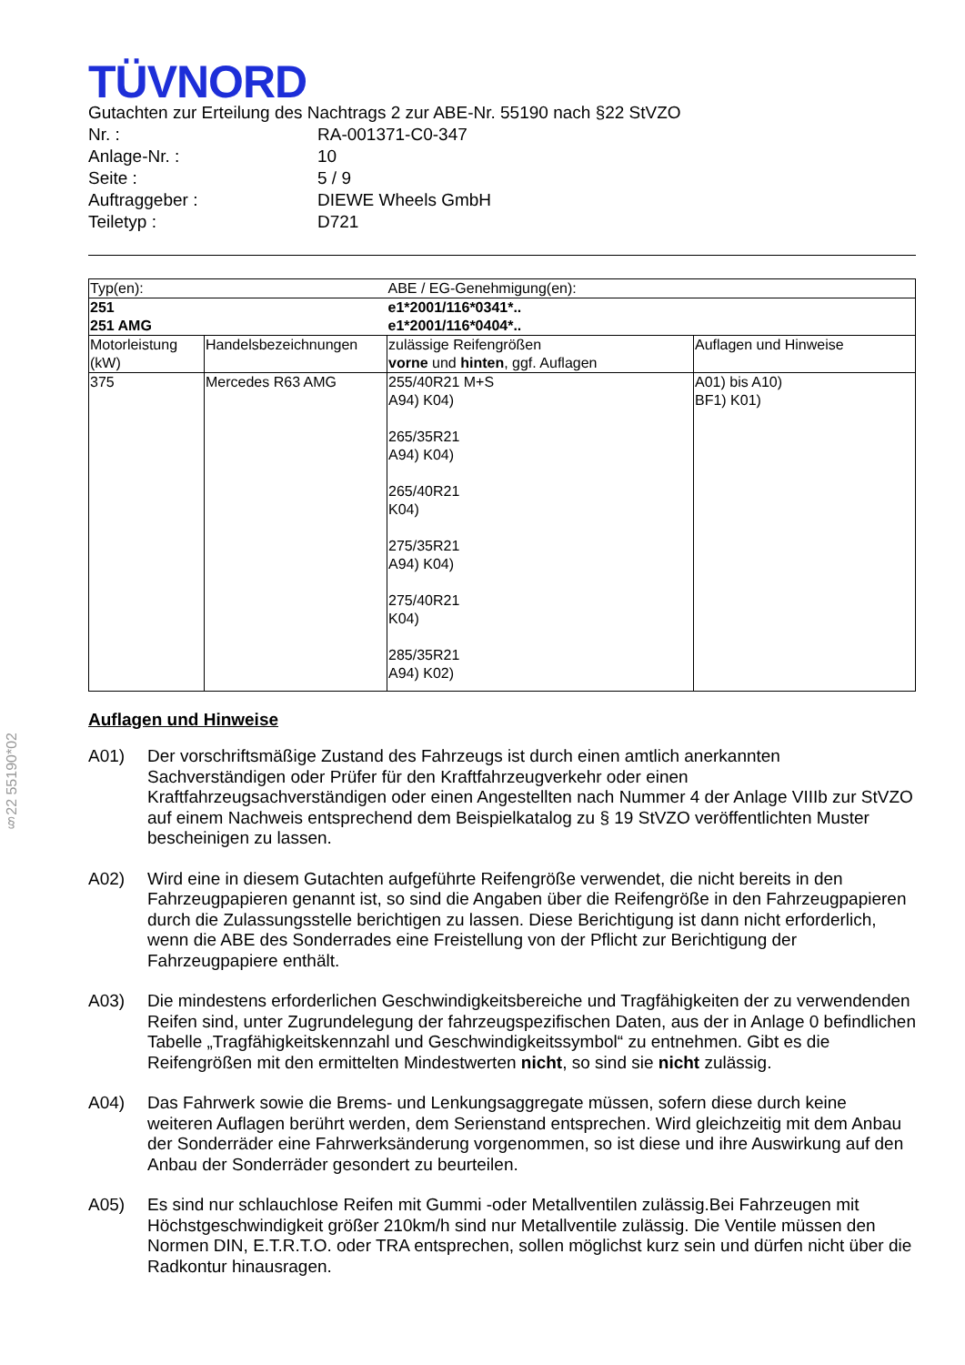§22 55190*02
TÜVNORD
Gutachten zur Erteilung des Nachtrags 2 zur ABE-Nr. 55190 nach §22 StVZO
| Nr. : | RA-001371-C0-347 |
| Anlage-Nr. : | 10 |
| Seite : | 5 / 9 |
| Auftraggeber : | DIEWE Wheels GmbH |
| Teiletyp : | D721 |
| Typ(en): | | ABE / EG-Genehmigung(en): | |
| 251 251 AMG | | e1*2001/116*0341*.. e1*2001/116*0404*.. | |
| Motorleistung (kW) | Handelsbezeichnungen | zulässige Reifengrößen vorne und hinten , ggf. Auflagen | Auflagen und Hinweise |
| 375 | Mercedes R63 AMG | 255/40R21 M+S A94) K04) 265/35R21 A94) K04) 265/40R21 K04) 275/35R21 A94) K04) 275/40R21 K04) 285/35R21 A94) K02) | A01) bis A10) BF1) K01) |
Auflagen und Hinweise
A01) Der vorschriftsmäßige Zustand des Fahrzeugs ist durch einen amtlich anerkannten Sachverständigen oder Prüfer für den Kraftfahrzeugverkehr oder einen Kraftfahrzeugsachverständigen oder einen Angestellten nach Nummer 4 der Anlage VIIIb zur StVZO auf einem Nachweis entsprechend dem Beispielkatalog zu § 19 StVZO veröffentlichten Muster bescheinigen zu lassen.
A02) Wird eine in diesem Gutachten aufgeführte Reifengröße verwendet, die nicht bereits in den Fahrzeugpapieren genannt ist, so sind die Angaben über die Reifengröße in den Fahrzeugpapieren durch die Zulassungsstelle berichtigen zu lassen. Diese Berichtigung ist dann nicht erforderlich, wenn die ABE des Sonderrades eine Freistellung von der Pflicht zur Berichtigung der Fahrzeugpapiere enthält.
A03) Die mindestens erforderlichen Geschwindigkeitsbereiche und Tragfähigkeiten der zu verwendenden Reifen sind, unter Zugrundelegung der fahrzeugspezifischen Daten, aus der in Anlage 0 befindlichen Tabelle „Tragfähigkeitskennzahl und Geschwindigkeitssymbol“ zu entnehmen. Gibt es die Reifengrößen mit den ermittelten Mindestwerten nicht, so sind sie nicht zulässig.
A04) Das Fahrwerk sowie die Brems- und Lenkungsaggregate müssen, sofern diese durch keine weiteren Auflagen berührt werden, dem Serienstand entsprechen. Wird gleichzeitig mit dem Anbau der Sonderräder eine Fahrwerksänderung vorgenommen, so ist diese und ihre Auswirkung auf den Anbau der Sonderräder gesondert zu beurteilen.
A05) Es sind nur schlauchlose Reifen mit Gummi -oder Metallventilen zulässig.Bei Fahrzeugen mit Höchstgeschwindigkeit größer 210km/h sind nur Metallventile zulässig. Die Ventile müssen den Normen DIN, E.T.R.T.O. oder TRA entsprechen, sollen möglichst kurz sein und dürfen nicht über die Radkontur hinausragen.